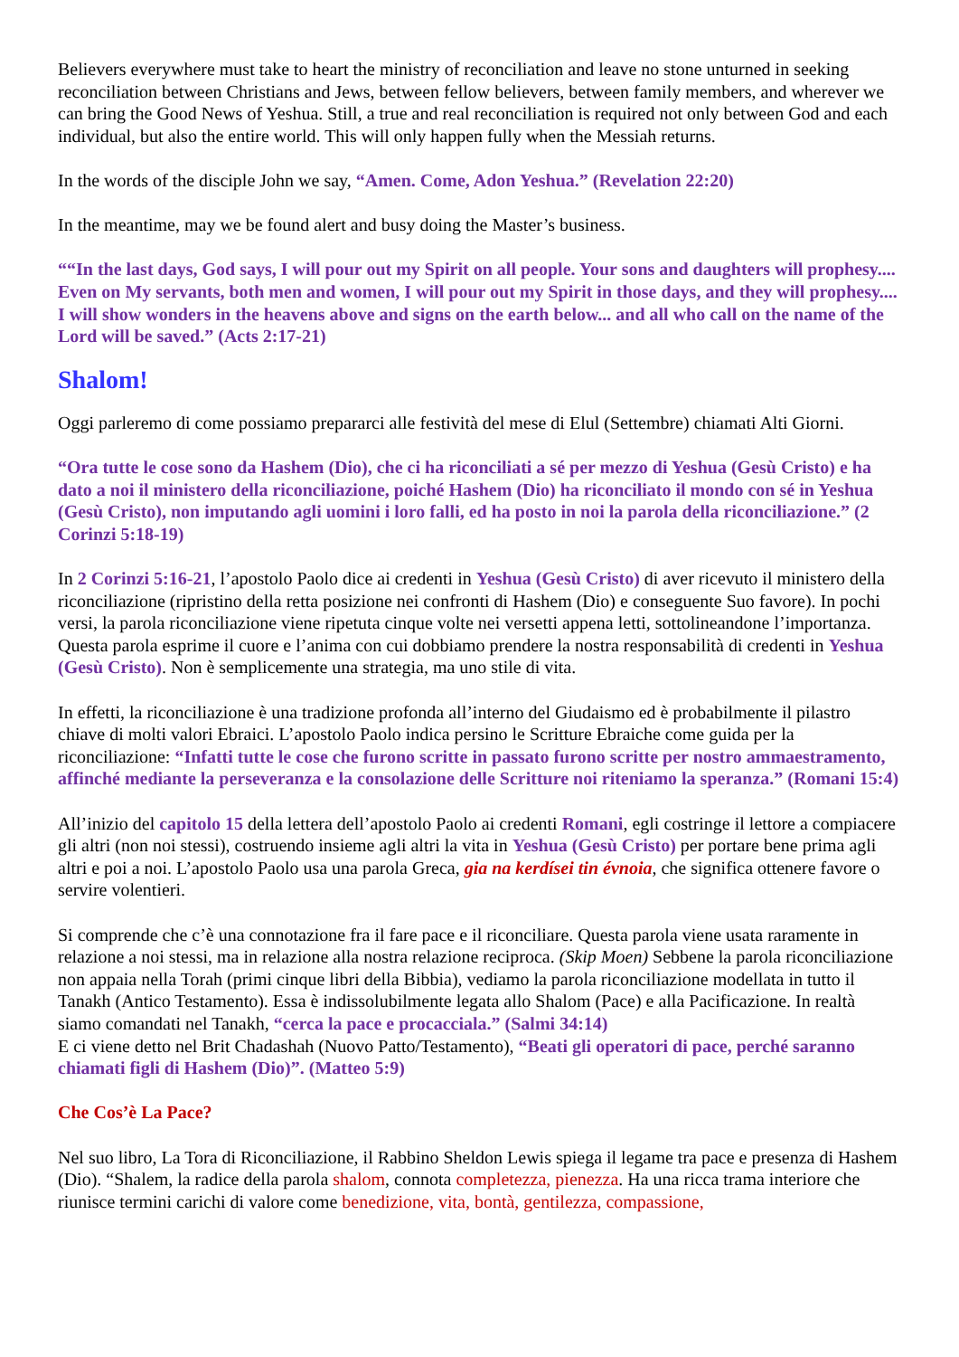Believers everywhere must take to heart the ministry of reconciliation and leave no stone unturned in seeking reconciliation between Christians and Jews, between fellow believers, between family members, and wherever we can bring the Good News of Yeshua. Still, a true and real reconciliation is required not only between God and each individual, but also the entire world. This will only happen fully when the Messiah returns.
In the words of the disciple John we say, “Amen. Come, Adon Yeshua.” (Revelation 22:20)
In the meantime, may we be found alert and busy doing the Master’s business.
““In the last days, God says, I will pour out my Spirit on all people. Your sons and daughters will prophesy.... Even on My servants, both men and women, I will pour out my Spirit in those days, and they will prophesy.... I will show wonders in the heavens above and signs on the earth below... and all who call on the name of the Lord will be saved.” (Acts 2:17-21)
Shalom!
Oggi parleremo di come possiamo prepararci alle festività del mese di Elul (Settembre) chiamati Alti Giorni.
“Ora tutte le cose sono da Hashem (Dio), che ci ha riconciliati a sé per mezzo di Yeshua (Gesù Cristo) e ha dato a noi il ministero della riconciliazione, poiché Hashem (Dio) ha riconciliato il mondo con sé in Yeshua (Gesù Cristo), non imputando agli uomini i loro falli, ed ha posto in noi la parola della riconciliazione.” (2 Corinzi 5:18-19)
In 2 Corinzi 5:16-21, l’apostolo Paolo dice ai credenti in Yeshua (Gesù Cristo) di aver ricevuto il ministero della riconciliazione (ripristino della retta posizione nei confronti di Hashem (Dio) e conseguente Suo favore). In pochi versi, la parola riconciliazione viene ripetuta cinque volte nei versetti appena letti, sottolineandone l’importanza. Questa parola esprime il cuore e l’anima con cui dobbiamo prendere la nostra responsabilità di credenti in Yeshua (Gesù Cristo). Non è semplicemente una strategia, ma uno stile di vita.
In effetti, la riconciliazione è una tradizione profonda all’interno del Giudaismo ed è probabilmente il pilastro chiave di molti valori Ebraici. L’apostolo Paolo indica persino le Scritture Ebraiche come guida per la riconciliazione: “Infatti tutte le cose che furono scritte in passato furono scritte per nostro ammaestramento, affinché mediante la perseveranza e la consolazione delle Scritture noi riteniamo la speranza.” (Romani 15:4)
All’inizio del capitolo 15 della lettera dell’apostolo Paolo ai credenti Romani, egli costringe il lettore a compiacere gli altri (non noi stessi), costruendo insieme agli altri la vita in Yeshua (Gesù Cristo) per portare bene prima agli altri e poi a noi. L’apostolo Paolo usa una parola Greca, gia na kerdísei tin évnoia, che significa ottenere favore o servire volentieri.
Si comprende che c’è una connotazione fra il fare pace e il riconciliare. Questa parola viene usata raramente in relazione a noi stessi, ma in relazione alla nostra relazione reciproca. (Skip Moen) Sebbene la parola riconciliazione non appaia nella Torah (primi cinque libri della Bibbia), vediamo la parola riconciliazione modellata in tutto il Tanakh (Antico Testamento). Essa è indissolubilmente legata allo Shalom (Pace) e alla Pacificazione. In realtà siamo comandati nel Tanakh, “cerca la pace e procacciala.” (Salmi 34:14)
E ci viene detto nel Brit Chadashah (Nuovo Patto/Testamento), “Beati gli operatori di pace, perché saranno chiamati figli di Hashem (Dio)”. (Matteo 5:9)
Che Cos’è La Pace?
Nel suo libro, La Tora di Riconciliazione, il Rabbino Sheldon Lewis spiega il legame tra pace e presenza di Hashem (Dio). “Shalem, la radice della parola shalom, connota completezza, pienezza. Ha una ricca trama interiore che riunisce termini carichi di valore come benedizione, vita, bontà, gentilezza, compassione,